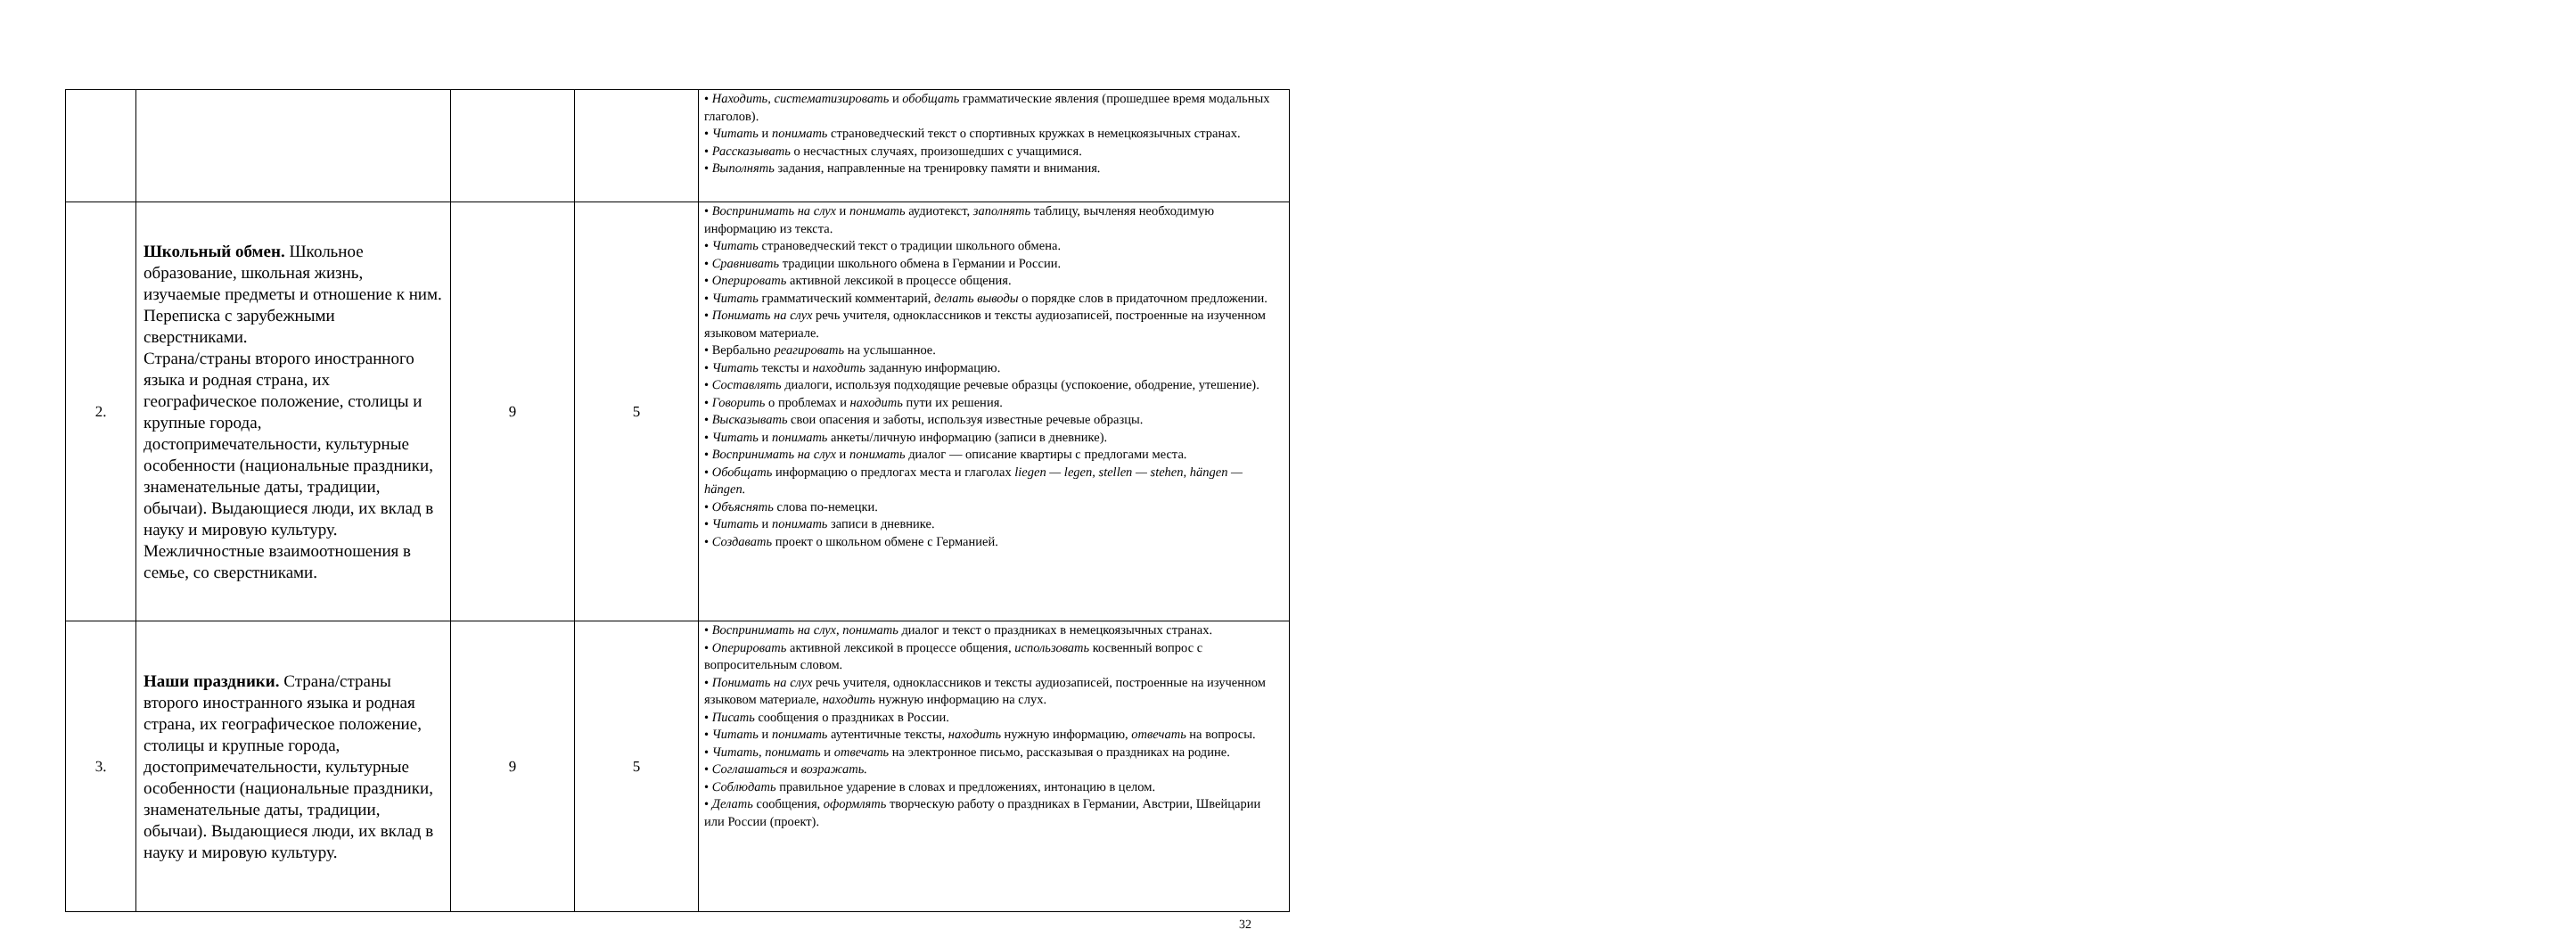| | | | | • Находить, систематизировать и обобщать грамматические явления (прошедшее время модальных глаголов). • Читать и понимать страноведческий текст о спортивных кружках в немецкоязычных странах. • Рассказывать о несчастных случаях, произошедших с учащимися. • Выполнять задания, направленные на тренировку памяти и внимания. |
| 2. | Школьный обмен. Школьное образование, школьная жизнь, изучаемые предметы и отношение к ним. Переписка с зарубежными сверстниками. Страна/страны второго иностранного языка и родная страна, их географическое положение, столицы и крупные города, достопримечательности, культурные особенности (национальные праздники, знаменательные даты, традиции, обычаи). Выдающиеся люди, их вклад в науку и мировую культуру. Межличностные взаимоотношения в семье, со сверстниками. | 9 | 5 | • Воспринимать на слух и понимать аудиотекст, заполнять таблицу, вычленяя необходимую информацию из текста. • Читать страноведческий текст о традиции школьного обмена. • Сравнивать традиции школьного обмена в Германии и России. • Оперировать активной лексикой в процессе общения. • Читать грамматический комментарий, делать выводы о порядке слов в придаточном предложении. • Понимать на слух речь учителя, одноклассников и тексты аудиозаписей, построенные на изученном языковом материале. • Вербально реагировать на услышанное. • Читать тексты и находить заданную информацию. • Составлять диалоги, используя подходящие речевые образцы (успокоение, ободрение, утешение). • Говорить о проблемах и находить пути их решения. • Высказывать свои опасения и заботы, используя известные речевые образцы. • Читать и понимать анкеты/личную информацию (записи в дневнике). • Воспринимать на слух и понимать диалог — описание квартиры с предлогами места. • Обобщать информацию о предлогах места и глаголах liegen — legen, stellen — stehen, hängen — hängen. • Объяснять слова по-немецки. • Читать и понимать записи в дневнике. • Создавать проект о школьном обмене с Германией. |
| 3. | Наши праздники. Страна/страны второго иностранного языка и родная страна, их географическое положение, столицы и крупные города, достопримечательности, культурные особенности (национальные праздники, знаменательные даты, традиции, обычаи). Выдающиеся люди, их вклад в науку и мировую культуру. | 9 | 5 | • Воспринимать на слух , понимать диалог и текст о праздниках в немецкоязычных странах. • Оперировать активной лексикой в процессе общения, использовать косвенный вопрос с вопросительным словом. • Понимать на слух речь учителя, одноклассников и тексты аудиозаписей, построенные на изученном языковом материале, находить нужную информацию на слух. • Писать сообщения о праздниках в России. • Читать и понимать аутентичные тексты, находить нужную информацию, отвечать на вопросы. • Читать, понимать и отвечать на электронное письмо, рассказывая о праздниках на родине. • Соглашаться и возражать. • Соблюдать правильное ударение в словах и предложениях, интонацию в целом. • Делать сообщения, оформлять творческую работу о праздниках в Германии, Австрии, Швейцарии или России (проект). |
32